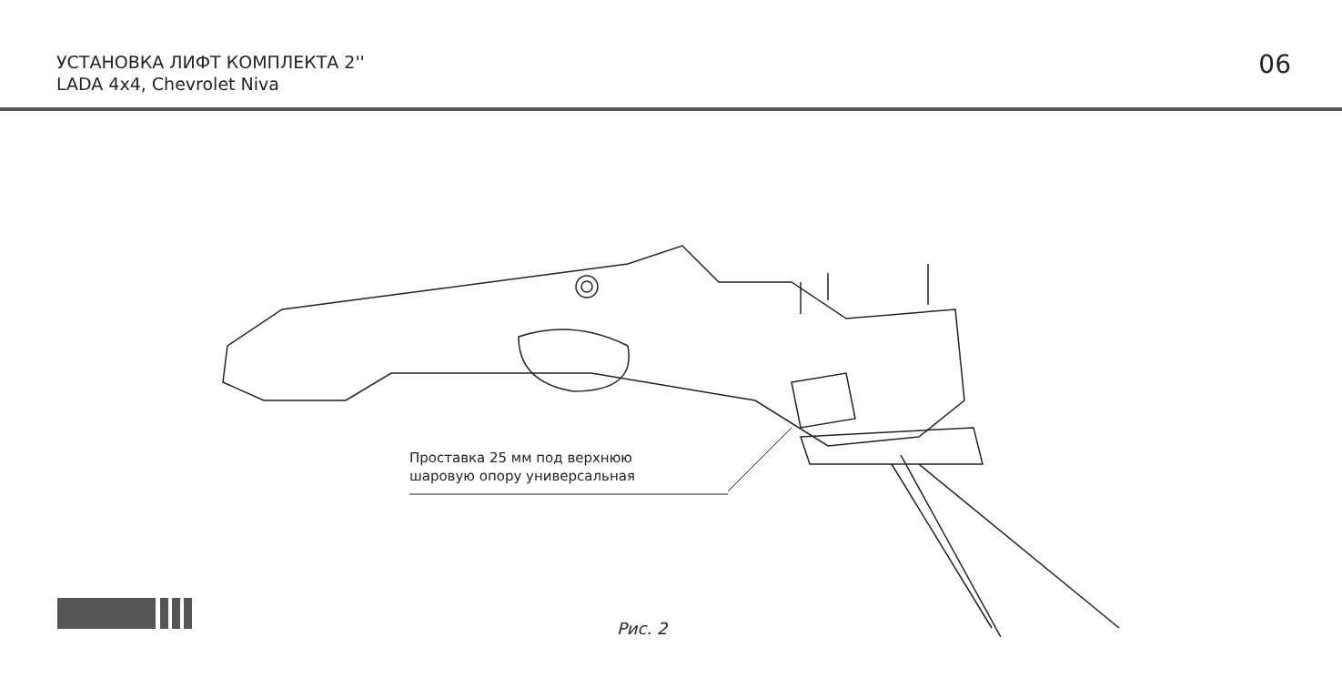УСТАНОВКА ЛИФТ КОМПЛЕКТА 2''
LADA 4x4, Chevrolet Niva
06
Проставка 25 мм под верхнюю
шаровую опору универсальная
Рис. 2